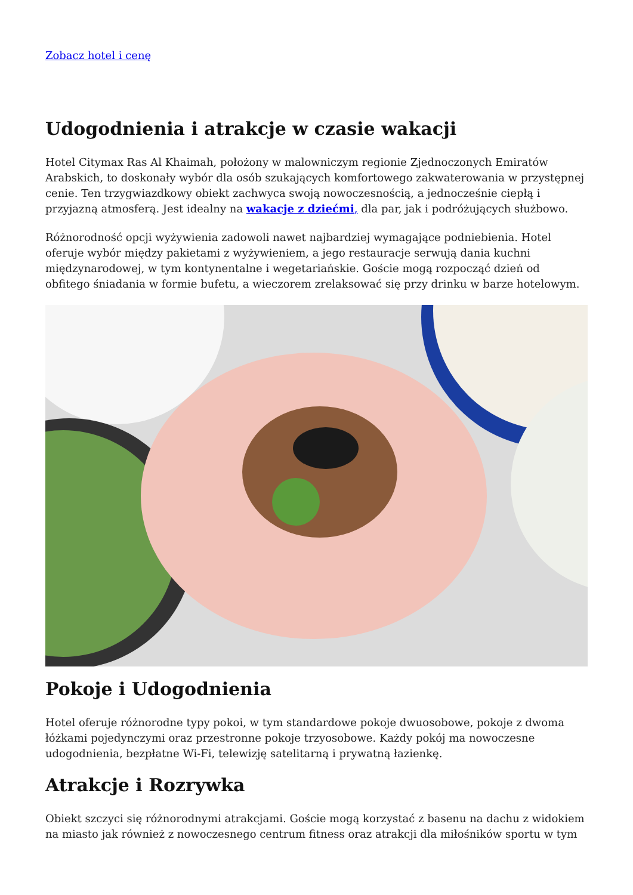Zobacz hotel i cenę
Udogodnienia i atrakcje w czasie wakacji
Hotel Citymax Ras Al Khaimah, położony w malowniczym regionie Zjednoczonych Emiratów Arabskich, to doskonały wybór dla osób szukających komfortowego zakwaterowania w przystępnej cenie. Ten trzygwiazdkowy obiekt zachwyca swoją nowoczesnością, a jednocześnie ciepłą i przyjazną atmosferą. Jest idealny na wakacje z dziećmi, dla par, jak i podróżujących służbowo.
Różnorodność opcji wyżywienia zadowoli nawet najbardziej wymagające podniebienia. Hotel oferuje wybór między pakietami z wyżywieniem, a jego restauracje serwują dania kuchni międzynarodowej, w tym kontynentalne i wegetariańskie. Goście mogą rozpocząć dzień od obfitego śniadania w formie bufetu, a wieczorem zrelaksować się przy drinku w barze hotelowym.
Pokoje i Udogodnienia
Hotel oferuje różnorodne typy pokoi, w tym standardowe pokoje dwuosobowe, pokoje z dwoma łóżkami pojedynczymi oraz przestronne pokoje trzyosobowe. Każdy pokój ma nowoczesne udogodnienia, bezpłatne Wi-Fi, telewizję satelitarną i prywatną łazienkę.
Atrakcje i Rozrywka
Obiekt szczyci się różnorodnymi atrakcjami. Goście mogą korzystać z basenu na dachu z widokiem na miasto jak również z nowoczesnego centrum fitness oraz atrakcji dla miłośników sportu w tym